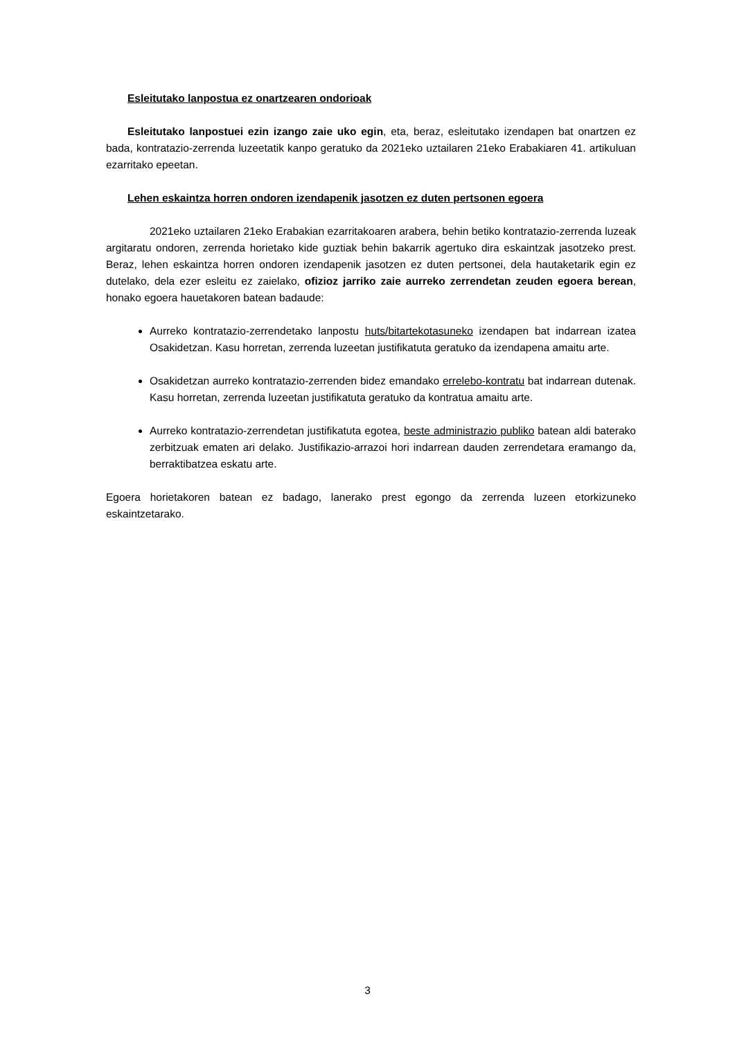Esleitutako lanpostua ez onartzearen ondorioak
Esleitutako lanpostuei ezin izango zaie uko egin, eta, beraz, esleitutako izendapen bat onartzen ez bada, kontratazio-zerrenda luzeetatik kanpo geratuko da 2021eko uztailaren 21eko Erabakiaren 41. artikuluan ezarritako epeetan.
Lehen eskaintza horren ondoren izendapenik jasotzen ez duten pertsonen egoera
2021eko uztailaren 21eko Erabakian ezarritakoaren arabera, behin betiko kontratazio-zerrenda luzeak argitaratu ondoren, zerrenda horietako kide guztiak behin bakarrik agertuko dira eskaintzak jasotzeko prest. Beraz, lehen eskaintza horren ondoren izendapenik jasotzen ez duten pertsonei, dela hautaketarik egin ez dutelako, dela ezer esleitu ez zaielako, ofizioz jarriko zaie aurreko zerrendetan zeuden egoera berean, honako egoera hauetakoren batean badaude:
Aurreko kontratazio-zerrendetako lanpostu huts/bitartekotasuneko izendapen bat indarrean izatea Osakidetzan. Kasu horretan, zerrenda luzeetan justifikatuta geratuko da izendapena amaitu arte.
Osakidetzan aurreko kontratazio-zerrenden bidez emandako errelebo-kontratu bat indarrean dutenak. Kasu horretan, zerrenda luzeetan justifikatuta geratuko da kontratua amaitu arte.
Aurreko kontratazio-zerrendetan justifikatuta egotea, beste administrazio publiko batean aldi baterako zerbitzuak ematen ari delako. Justifikazio-arrazoi hori indarrean dauden zerrendetara eramango da, berraktibatzea eskatu arte.
Egoera horietakoren batean ez badago, lanerako prest egongo da zerrenda luzeen etorkizuneko eskaintzetarako.
3